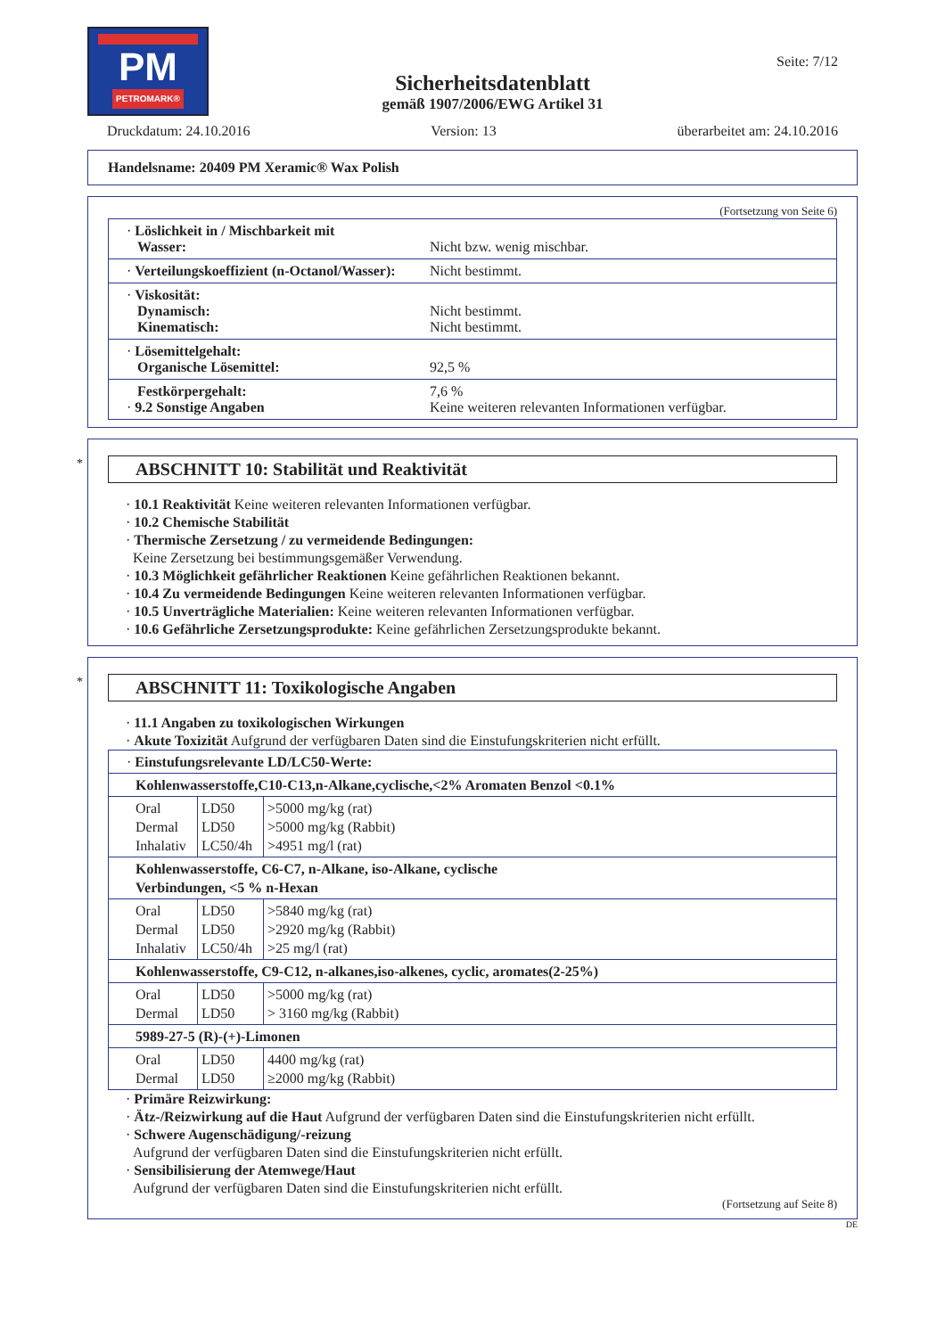PM
PETROMARK®
Sicherheitsdatenblatt
gemäß 1907/2006/EWG Artikel 31
Seite: 7/12
Druckdatum: 24.10.2016 Version: 13 überarbeitet am: 24.10.2016
Handelsname: 20409 PM Xeramic® Wax Polish
(Fortsetzung von Seite 6)
· Löslichkeit in / Mischbarkeit mit
Wasser:
Nicht bzw. wenig mischbar.
· Verteilungskoeffizient (n-Octanol/Wasser):
Nicht bestimmt.
· Viskosität:
Dynamisch:
Kinematisch:
Nicht bestimmt.
Nicht bestimmt.
· Lösemittelgehalt:
Organische Lösemittel:
92,5 %
Festkörpergehalt:
· 9.2 Sonstige Angaben
7,6 %
Keine weiteren relevanten Informationen verfügbar.
* ABSCHNITT 10: Stabilität und Reaktivität
· 10.1 Reaktivität Keine weiteren relevanten Informationen verfügbar.
· 10.2 Chemische Stabilität
· Thermische Zersetzung / zu vermeidende Bedingungen:
Keine Zersetzung bei bestimmungsgemäßer Verwendung.
· 10.3 Möglichkeit gefährlicher Reaktionen Keine gefährlichen Reaktionen bekannt.
· 10.4 Zu vermeidende Bedingungen Keine weiteren relevanten Informationen verfügbar.
· 10.5 Unverträgliche Materialien: Keine weiteren relevanten Informationen verfügbar.
· 10.6 Gefährliche Zersetzungsprodukte: Keine gefährlichen Zersetzungsprodukte bekannt.
* ABSCHNITT 11: Toxikologische Angaben
· 11.1 Angaben zu toxikologischen Wirkungen
· Akute Toxizität Aufgrund der verfügbaren Daten sind die Einstufungskriterien nicht erfüllt.
| · Einstufungsrelevante LD/LC50-Werte: | | |
| Kohlenwasserstoffe,C10-C13,n-Alkane,cyclische,<2% Aromaten Benzol <0.1% | | |
| Oral Dermal Inhalativ | LD50 LD50 LC50/4h | >5000 mg/kg (rat) >5000 mg/kg (Rabbit) >4951 mg/l (rat) |
| Kohlenwasserstoffe, C6-C7, n-Alkane, iso-Alkane, cyclische Verbindungen, <5 % n-Hexan | | |
| Oral Dermal Inhalativ | LD50 LD50 LC50/4h | >5840 mg/kg (rat) >2920 mg/kg (Rabbit) >25 mg/l (rat) |
| Kohlenwasserstoffe, C9-C12, n-alkanes,iso-alkenes, cyclic, aromates(2-25%) | | |
| Oral Dermal | LD50 LD50 | >5000 mg/kg (rat) > 3160 mg/kg (Rabbit) |
| 5989-27-5 (R)-(+)-Limonen | | |
| Oral Dermal | LD50 LD50 | 4400 mg/kg (rat) ≥2000 mg/kg (Rabbit) |
· Primäre Reizwirkung:
· Ätz-/Reizwirkung auf die Haut Aufgrund der verfügbaren Daten sind die Einstufungskriterien nicht erfüllt.
· Schwere Augenschädigung/-reizung
Aufgrund der verfügbaren Daten sind die Einstufungskriterien nicht erfüllt.
· Sensibilisierung der Atemwege/Haut
Aufgrund der verfügbaren Daten sind die Einstufungskriterien nicht erfüllt.
(Fortsetzung auf Seite 8)
DE